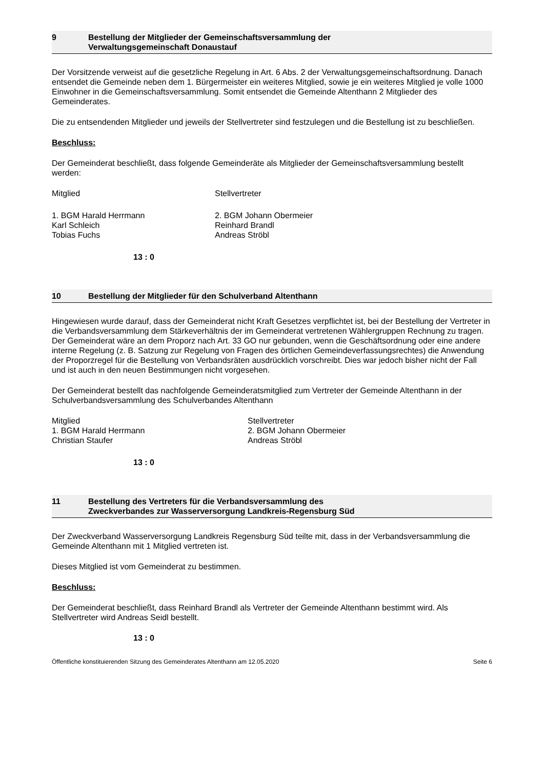9 Bestellung der Mitglieder der Gemeinschaftsversammlung der
Verwaltungsgemeinschaft Donaustauf
Der Vorsitzende verweist auf die gesetzliche Regelung in Art. 6 Abs. 2 der Verwaltungsgemeinschaftsordnung. Danach entsendet die Gemeinde neben dem 1. Bürgermeister ein weiteres Mitglied, sowie je ein weiteres Mitglied je volle 1000 Einwohner in die Gemeinschaftsversammlung. Somit entsendet die Gemeinde Altenthann 2 Mitglieder des Gemeinderates.
Die zu entsendenden Mitglieder und jeweils der Stellvertreter sind festzulegen und die Bestellung ist zu beschließen.
Beschluss:
Der Gemeinderat beschließt, dass folgende Gemeinderäte als Mitglieder der Gemeinschaftsversammlung bestellt werden:
Mitglied Stellvertreter
1. BGM Harald Herrmann 2. BGM Johann Obermeier
Karl Schleich Reinhard Brandl
Tobias Fuchs Andreas Ströbl
13 : 0
10 Bestellung der Mitglieder für den Schulverband Altenthann
Hingewiesen wurde darauf, dass der Gemeinderat nicht Kraft Gesetzes verpflichtet ist, bei der Bestellung der Vertreter in die Verbandsversammlung dem Stärkeverhältnis der im Gemeinderat vertretenen Wählergruppen Rechnung zu tragen. Der Gemeinderat wäre an dem Proporz nach Art. 33 GO nur gebunden, wenn die Geschäftsordnung oder eine andere interne Regelung (z. B. Satzung zur Regelung von Fragen des örtlichen Gemeindeverfassungsrechtes) die Anwendung der Proporzregel für die Bestellung von Verbandsräten ausdrücklich vorschreibt. Dies war jedoch bisher nicht der Fall und ist auch in den neuen Bestimmungen nicht vorgesehen.
Der Gemeinderat bestellt das nachfolgende Gemeinderatsmitglied zum Vertreter der Gemeinde Altenthann in der Schulverbandsversammlung des Schulverbandes Altenthann
Mitglied Stellvertreter
1. BGM Harald Herrmann 2. BGM Johann Obermeier
Christian Staufer Andreas Ströbl
13 : 0
11 Bestellung des Vertreters für die Verbandsversammlung des
Zweckverbandes zur Wasserversorgung Landkreis-Regensburg Süd
Der Zweckverband Wasserversorgung Landkreis Regensburg Süd teilte mit, dass in der Verbandsversammlung die Gemeinde Altenthann mit 1 Mitglied vertreten ist.
Dieses Mitglied ist vom Gemeinderat zu bestimmen.
Beschluss:
Der Gemeinderat beschließt, dass Reinhard Brandl als Vertreter der Gemeinde Altenthann bestimmt wird. Als Stellvertreter wird Andreas Seidl bestellt.
13 : 0
Öffentliche konstituierenden Sitzung des Gemeinderates Altenthann am 12.05.2020 Seite 6